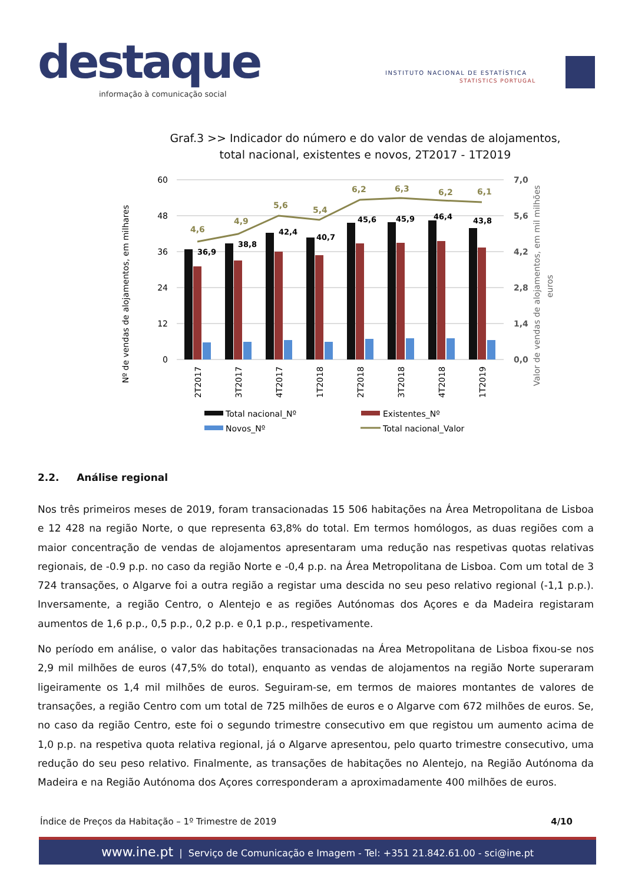destaque
informação à comunicação social
INSTITUTO NACIONAL DE ESTATÍSTICA
STATISTICS PORTUGAL
Graf.3 >> Indicador do número e do valor de vendas de alojamentos, total nacional, existentes e novos, 2T2017 - 1T2019
Nº de vendas de alojamentos, em milhares
Valor de vendas de alojamentos, em mil milhões
euros
60
48
36
24
12
0
7,0
5,6
4,2
2,8
1,4
0,0
36,9
38,8
42,4
40,7
45,6
45,9
46,4
43,8
4,6
4,9
5,6
5,4
6,2
6,3
6,2
6,1
2T2017
3T2017
4T2017
1T2018
2T2018
3T2018
4T2018
1T2019
Total nacional_Nº
Existentes_Nº
Novos_Nº
Total nacional_Valor
2.2. Análise regional
Nos três primeiros meses de 2019, foram transacionadas 15 506 habitações na Área Metropolitana de Lisboa e 12 428 na região Norte, o que representa 63,8% do total. Em termos homólogos, as duas regiões com a maior concentração de vendas de alojamentos apresentaram uma redução nas respetivas quotas relativas regionais, de -0.9 p.p. no caso da região Norte e -0,4 p.p. na Área Metropolitana de Lisboa. Com um total de 3 724 transações, o Algarve foi a outra região a registar uma descida no seu peso relativo regional (-1,1 p.p.). Inversamente, a região Centro, o Alentejo e as regiões Autónomas dos Açores e da Madeira registaram aumentos de 1,6 p.p., 0,5 p.p., 0,2 p.p. e 0,1 p.p., respetivamente.
No período em análise, o valor das habitações transacionadas na Área Metropolitana de Lisboa fixou-se nos 2,9 mil milhões de euros (47,5% do total), enquanto as vendas de alojamentos na região Norte superaram ligeiramente os 1,4 mil milhões de euros. Seguiram-se, em termos de maiores montantes de valores de transações, a região Centro com um total de 725 milhões de euros e o Algarve com 672 milhões de euros. Se, no caso da região Centro, este foi o segundo trimestre consecutivo em que registou um aumento acima de 1,0 p.p. na respetiva quota relativa regional, já o Algarve apresentou, pelo quarto trimestre consecutivo, uma redução do seu peso relativo. Finalmente, as transações de habitações no Alentejo, na Região Autónoma da Madeira e na Região Autónoma dos Açores corresponderam a aproximadamente 400 milhões de euros.
Índice de Preços da Habitação – 1º Trimestre de 2019 4/10
www.ine.pt | Serviço de Comunicação e Imagem - Tel: +351 21.842.61.00 - sci@ine.pt